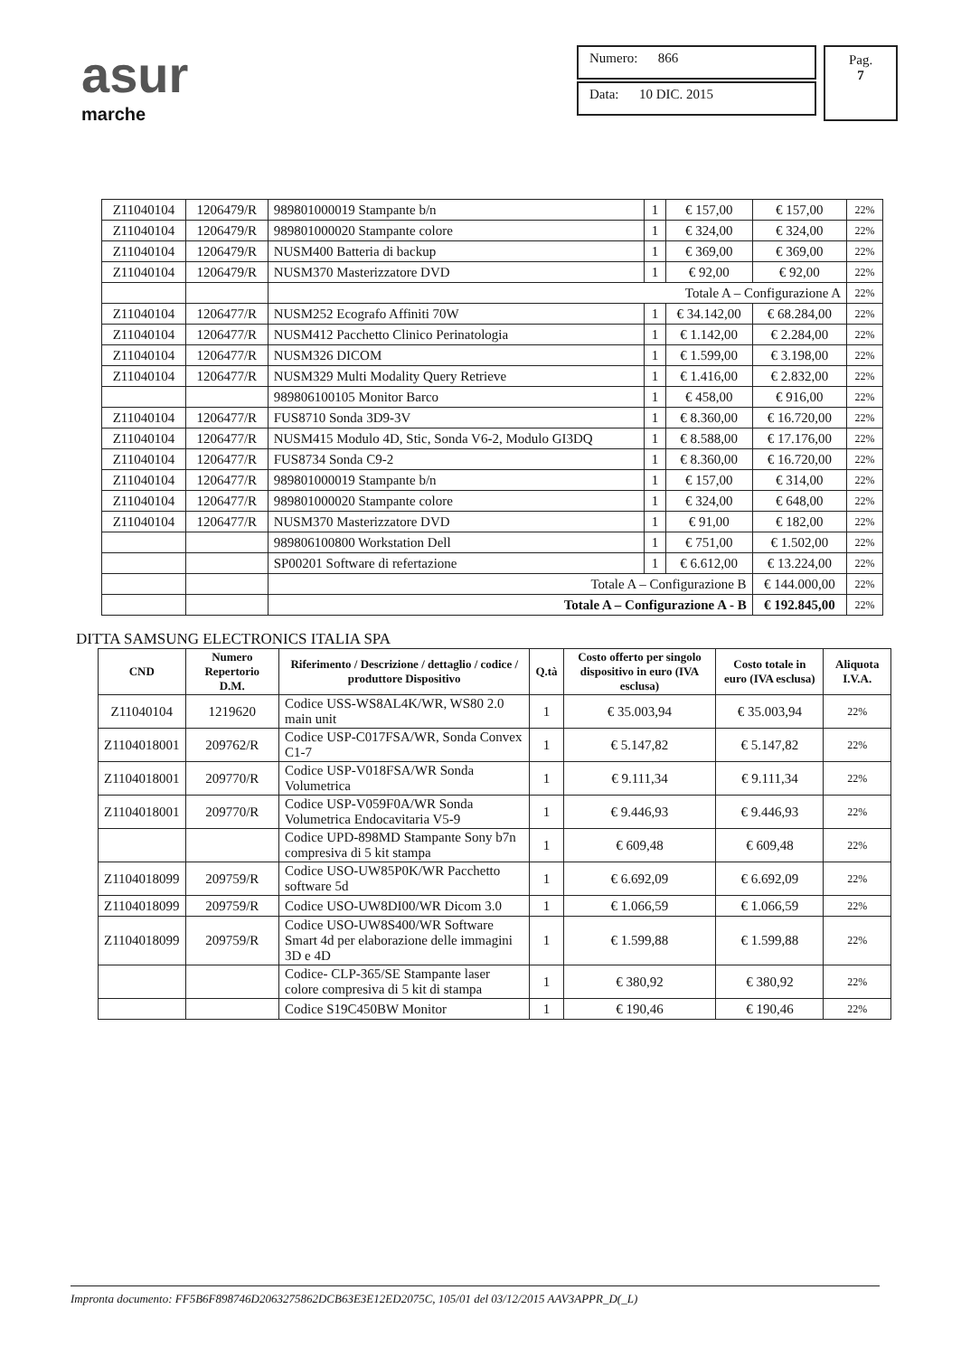asur
marche
Numero: 866
Data: 10 DIC. 2015
Pag.
7
| Z11040104 | 1206479/R | 989801000019 Stampante b/n | 1 | € 157,00 | € 157,00 | 22% |
| Z11040104 | 1206479/R | 989801000020 Stampante colore | 1 | € 324,00 | € 324,00 | 22% |
| Z11040104 | 1206479/R | NUSM400 Batteria di backup | 1 | € 369,00 | € 369,00 | 22% |
| Z11040104 | 1206479/R | NUSM370 Masterizzatore DVD | 1 | € 92,00 | € 92,00 | 22% |
| | | Totale A – Configurazione A | | | | 22% |
| Z11040104 | 1206477/R | NUSM252 Ecografo Affiniti 70W | 1 | € 34.142,00 | € 68.284,00 | 22% |
| Z11040104 | 1206477/R | NUSM412 Pacchetto Clinico Perinatologia | 1 | € 1.142,00 | € 2.284,00 | 22% |
| Z11040104 | 1206477/R | NUSM326 DICOM | 1 | € 1.599,00 | € 3.198,00 | 22% |
| Z11040104 | 1206477/R | NUSM329 Multi Modality Query Retrieve | 1 | € 1.416,00 | € 2.832,00 | 22% |
| | | 989806100105 Monitor Barco | 1 | € 458,00 | € 916,00 | 22% |
| Z11040104 | 1206477/R | FUS8710 Sonda 3D9-3V | 1 | € 8.360,00 | € 16.720,00 | 22% |
| Z11040104 | 1206477/R | NUSM415 Modulo 4D, Stic, Sonda V6-2, Modulo GI3DQ | 1 | € 8.588,00 | € 17.176,00 | 22% |
| Z11040104 | 1206477/R | FUS8734 Sonda C9-2 | 1 | € 8.360,00 | € 16.720,00 | 22% |
| Z11040104 | 1206477/R | 989801000019 Stampante b/n | 1 | € 157,00 | € 314,00 | 22% |
| Z11040104 | 1206477/R | 989801000020 Stampante colore | 1 | € 324,00 | € 648,00 | 22% |
| Z11040104 | 1206477/R | NUSM370 Masterizzatore DVD | 1 | € 91,00 | € 182,00 | 22% |
| | | 989806100800 Workstation Dell | 1 | € 751,00 | € 1.502,00 | 22% |
| | | SP00201 Software di refertazione | 1 | € 6.612,00 | € 13.224,00 | 22% |
| | | Totale A – Configurazione B | | | € 144.000,00 | 22% |
| | | Totale A – Configurazione A - B | | | € 192.845,00 | 22% |
DITTA SAMSUNG ELECTRONICS ITALIA SPA
| CND | Numero Repertorio D.M. | Riferimento / Descrizione / dettaglio / codice / produttore Dispositivo | Q.tà | Costo offerto per singolo dispositivo in euro (IVA esclusa) | Costo totale in euro (IVA esclusa) | Aliquota I.V.A. |
| --- | --- | --- | --- | --- | --- | --- |
| Z11040104 | 1219620 | Codice USS-WS8AL4K/WR, WS80 2.0 main unit | 1 | € 35.003,94 | € 35.003,94 | 22% |
| Z1104018001 | 209762/R | Codice USP-C017FSA/WR, Sonda Convex C1-7 | 1 | € 5.147,82 | € 5.147,82 | 22% |
| Z1104018001 | 209770/R | Codice USP-V018FSA/WR Sonda Volumetrica | 1 | € 9.111,34 | € 9.111,34 | 22% |
| Z1104018001 | 209770/R | Codice USP-V059F0A/WR Sonda Volumetrica Endocavitaria V5-9 | 1 | € 9.446,93 | € 9.446,93 | 22% |
| | | Codice UPD-898MD Stampante Sony b7n compresiva di 5 kit stampa | 1 | € 609,48 | € 609,48 | 22% |
| Z1104018099 | 209759/R | Codice USO-UW85P0K/WR Pacchetto software 5d | 1 | € 6.692,09 | € 6.692,09 | 22% |
| Z1104018099 | 209759/R | Codice USO-UW8DI00/WR Dicom 3.0 | 1 | € 1.066,59 | € 1.066,59 | 22% |
| Z1104018099 | 209759/R | Codice USO-UW8S400/WR Software Smart 4d per elaborazione delle immagini 3D e 4D | 1 | € 1.599,88 | € 1.599,88 | 22% |
| | | Codice- CLP-365/SE Stampante laser colore compresiva di 5 kit di stampa | 1 | € 380,92 | € 380,92 | 22% |
| | | Codice S19C450BW Monitor | 1 | € 190,46 | € 190,46 | 22% |
Impronta documento: FF5B6F898746D2063275862DCB63E3E12ED2075C, 105/01 del 03/12/2015 AAV3APPR_D(_L)